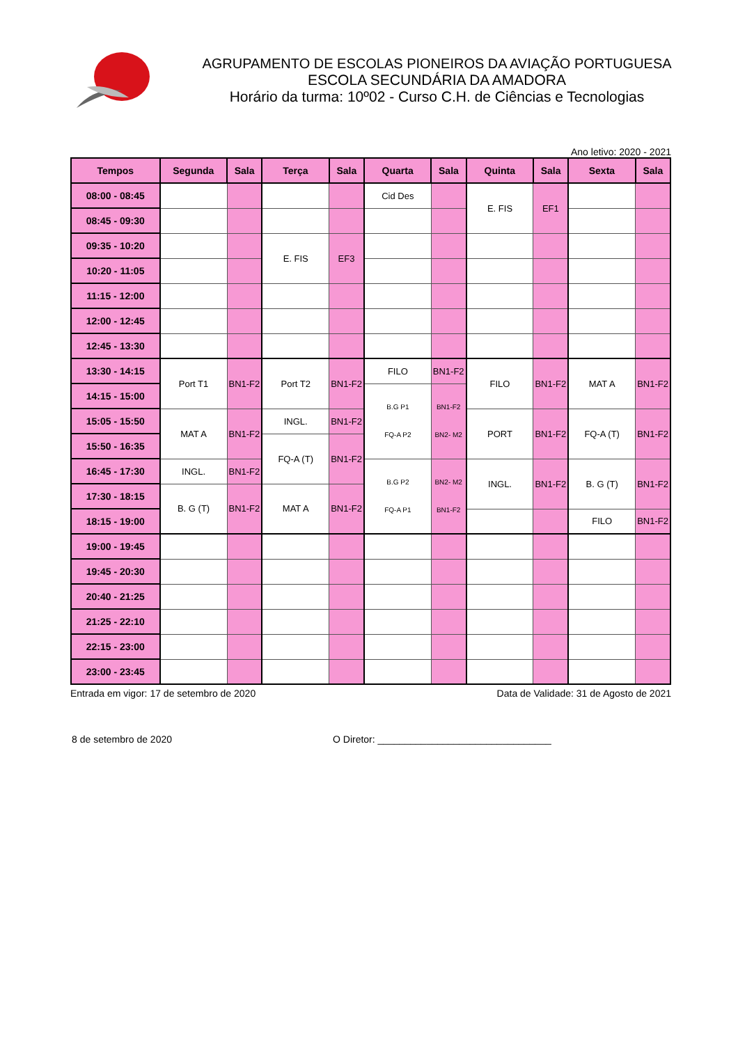AGRUPAMENTO DE ESCOLAS PIONEIROS DA AVIAÇÃO PORTUGUESA
ESCOLA SECUNDÁRIA DA AMADORA
Horário da turma: 10º02 - Curso C.H. de Ciências e Tecnologias
Ano letivo: 2020 - 2021
| Tempos | Segunda | Sala | Terça | Sala | Quarta | Sala | Quinta | Sala | Sexta | Sala |
| --- | --- | --- | --- | --- | --- | --- | --- | --- | --- | --- |
| 08:00 - 08:45 | | | | | Cid Des | | E. FIS | EF1 | | |
| 08:45 - 09:30 | | | | | | | | | | |
| 09:35 - 10:20 | | | E. FIS | EF3 | | | | | | |
| 10:20 - 11:05 | | | | | | | | | | |
| 11:15 - 12:00 | | | | | | | | | | |
| 12:00 - 12:45 | | | | | | | | | | |
| 12:45 - 13:30 | | | | | | | | | | |
| 13:30 - 14:15 | Port T1 | BN1-F2 | Port T2 | BN1-F2 | FILO | BN1-F2 | FILO | BN1-F2 | MAT A | BN1-F2 |
| 14:15 - 15:00 | | | | | B.G P1 FQ-A P2 | BN1-F2 BN2- M2 | | | | |
| 15:05 - 15:50 | MAT A | BN1-F2 | INGL. | BN1-F2 | | | PORT | BN1-F2 | FQ-A (T) | BN1-F2 |
| 15:50 - 16:35 | | | FQ-A (T) | BN1-F2 | | | | | | |
| 16:45 - 17:30 | INGL. | BN1-F2 | | | B.G P2 FQ-A P1 | BN2- M2 BN1-F2 | INGL. | BN1-F2 | B. G (T) | BN1-F2 |
| 17:30 - 18:15 | B. G (T) | BN1-F2 | MAT A | BN1-F2 | | | | | | |
| 18:15 - 19:00 | | | | | | | | | FILO | BN1-F2 |
| 19:00 - 19:45 | | | | | | | | | | |
| 19:45 - 20:30 | | | | | | | | | | |
| 20:40 - 21:25 | | | | | | | | | | |
| 21:25 - 22:10 | | | | | | | | | | |
| 22:15 - 23:00 | | | | | | | | | | |
| 23:00 - 23:45 | | | | | | | | | | |
Entrada em vigor: 17 de setembro de 2020 Data de Validade: 31 de Agosto de 2021
8 de setembro de 2020 O Diretor: ________________________________